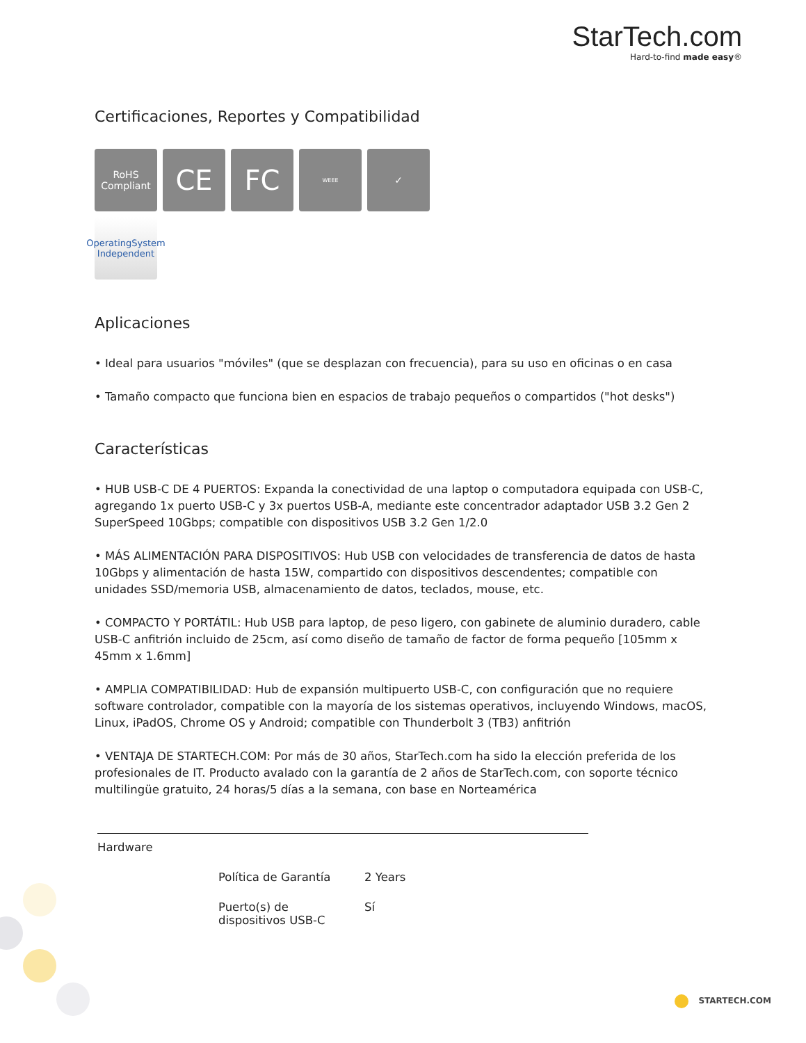StarTech.com
Hard-to-find made easy®
Certificaciones, Reportes y Compatibilidad
RoHS
Compliant
CE
FC
WEEE
✓
OperatingSystem
Independent
Aplicaciones
• Ideal para usuarios "móviles" (que se desplazan con frecuencia), para su uso en oficinas o en casa
• Tamaño compacto que funciona bien en espacios de trabajo pequeños o compartidos ("hot desks")
Características
• HUB USB-C DE 4 PUERTOS: Expanda la conectividad de una laptop o computadora equipada con USB-C, agregando 1x puerto USB-C y 3x puertos USB-A, mediante este concentrador adaptador USB 3.2 Gen 2 SuperSpeed 10Gbps; compatible con dispositivos USB 3.2 Gen 1/2.0
• MÁS ALIMENTACIÓN PARA DISPOSITIVOS: Hub USB con velocidades de transferencia de datos de hasta 10Gbps y alimentación de hasta 15W, compartido con dispositivos descendentes; compatible con unidades SSD/memoria USB, almacenamiento de datos, teclados, mouse, etc.
• COMPACTO Y PORTÁTIL: Hub USB para laptop, de peso ligero, con gabinete de aluminio duradero, cable USB-C anfitrión incluido de 25cm, así como diseño de tamaño de factor de forma pequeño [105mm x 45mm x 1.6mm]
• AMPLIA COMPATIBILIDAD: Hub de expansión multipuerto USB-C, con configuración que no requiere software controlador, compatible con la mayoría de los sistemas operativos, incluyendo Windows, macOS, Linux, iPadOS, Chrome OS y Android; compatible con Thunderbolt 3 (TB3) anfitrión
• VENTAJA DE STARTECH.COM: Por más de 30 años, StarTech.com ha sido la elección preferida de los profesionales de IT. Producto avalado con la garantía de 2 años de StarTech.com, con soporte técnico multilingüe gratuito, 24 horas/5 días a la semana, con base en Norteamérica
| Hardware | | |
| | Política de Garantía | 2 Years |
| | Puerto(s) de dispositivos USB-C | Sí |
STARTECH.COM